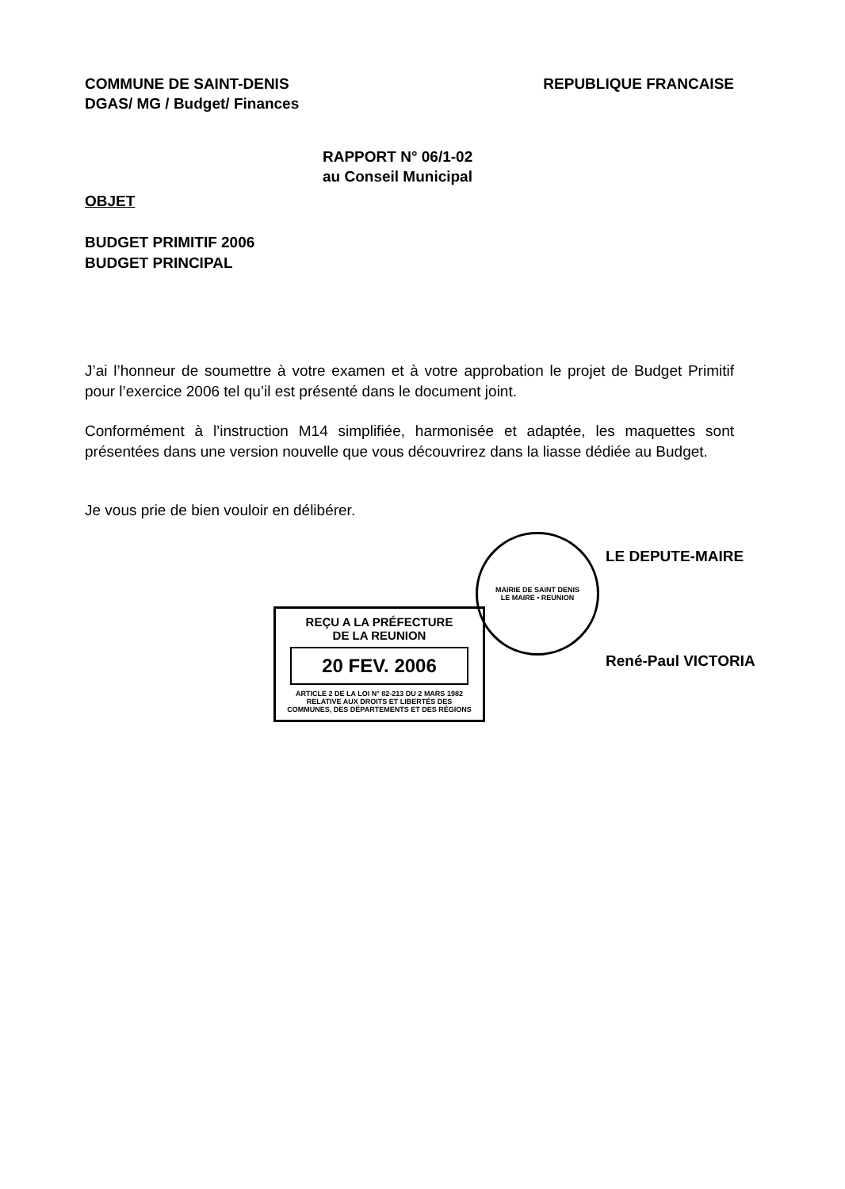COMMUNE DE SAINT-DENIS
DGAS/ MG / Budget/ Finances
REPUBLIQUE FRANCAISE
RAPPORT N° 06/1-02
au Conseil Municipal
OBJET
BUDGET PRIMITIF 2006
BUDGET PRINCIPAL
J’ai l’honneur de soumettre à votre examen et à votre approbation le projet de Budget Primitif pour l’exercice 2006 tel qu’il est présenté dans le document joint.
Conformément à l’instruction M14 simplifiée, harmonisée et adaptée, les maquettes sont présentées dans une version nouvelle que vous découvrirez dans la liasse dédiée au Budget.
Je vous prie de bien vouloir en délibérer.
MAIRIE DE SAINT DENIS
LE MAIRE • REUNION
LE DEPUTE-MAIRE
René-Paul VICTORIA
REÇU A LA PRÉFECTURE
DE LA REUNION
20 FEV. 2006
ARTICLE 2 DE LA LOI N° 82-213 DU 2 MARS 1982
RELATIVE AUX DROITS ET LIBERTÉS DES
COMMUNES, DES DÉPARTEMENTS ET DES RÉGIONS